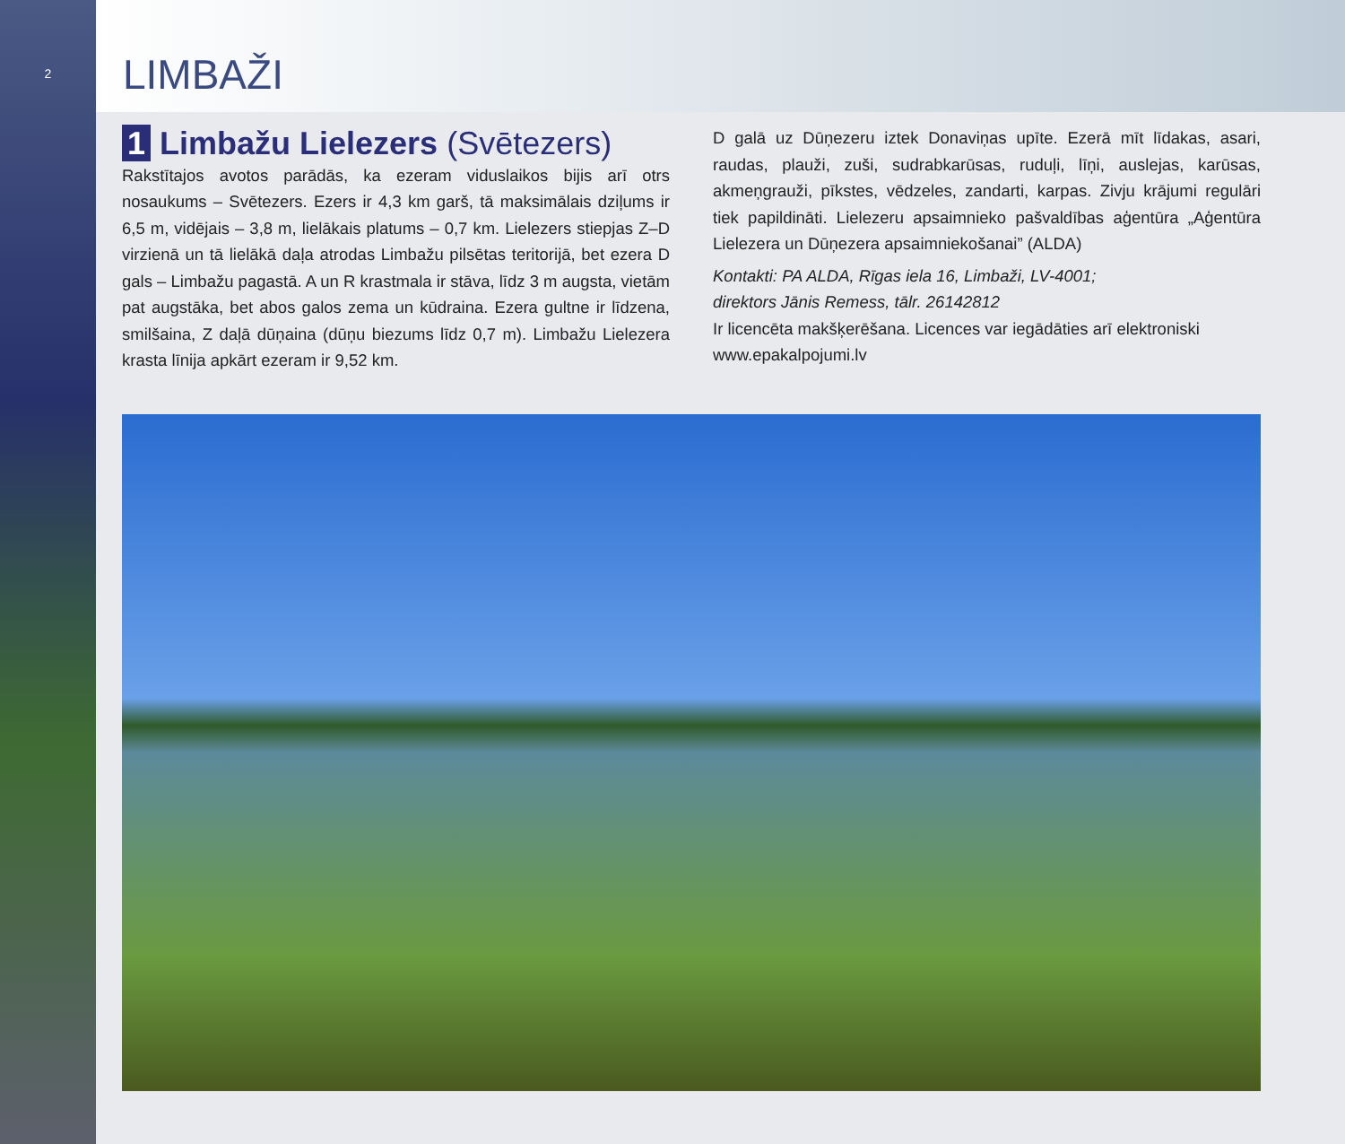2
LIMBAŽI
1 Limbažu Lielezers (Svētezers)
Rakstītajos avotos parādās, ka ezeram viduslaikos bijis arī otrs nosaukums – Svētezers. Ezers ir 4,3 km garš, tā maksimālais dziļums ir 6,5 m, vidējais – 3,8 m, lielākais platums – 0,7 km. Lielezers stiepjas Z–D virzienā un tā lielākā daļa atrodas Limbažu pilsētas teritorijā, bet ezera D gals – Limbažu pagastā. A un R krastmala ir stāva, līdz 3 m augsta, vietām pat augstāka, bet abos galos zema un kūdraina. Ezera gultne ir līdzena, smilšaina, Z daļā dūņaina (dūņu biezums līdz 0,7 m). Limbažu Lielezera krasta līnija apkārt ezeram ir 9,52 km.
D galā uz Dūņezeru iztek Donaviņas upīte. Ezerā mīt līdakas, asari, raudas, plauži, zuši, sudrabkarūsas, ruduļi, līņi, auslejas, karūsas, akmeņgrauži, pīkstes, vēdzeles, zandarti, karpas. Zivju krājumi regulāri tiek papildināti. Lielezeru apsaimnieko pašvaldības aģentūra „Aģentūra Lielezera un Dūņezera apsaimniekošanai” (ALDA)
Kontakti: PA ALDA, Rīgas iela 16, Limbaži, LV-4001;
direktors Jānis Remess, tālr. 26142812
Ir licencēta makšķerēšana. Licences var iegādāties arī elektroniski www.epakalpojumi.lv